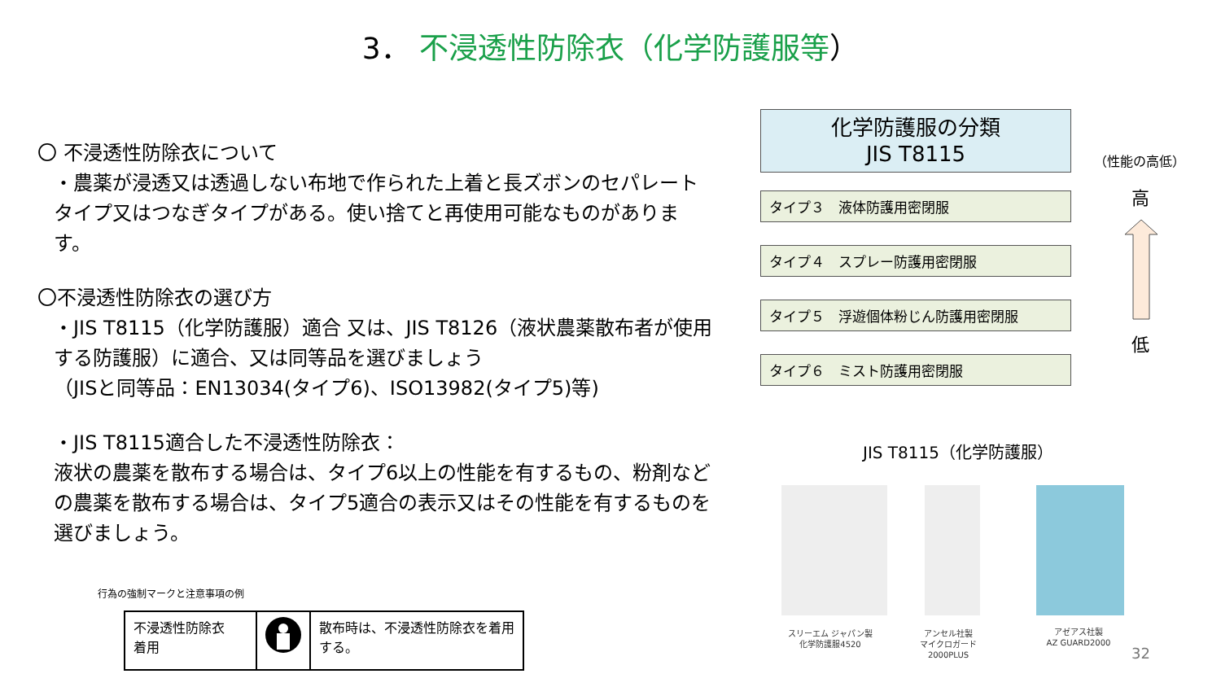3． 不浸透性防除衣（化学防護服等）
〇 不浸透性防除衣について
・農薬が浸透又は透過しない布地で作られた上着と長ズボンのセパレートタイプ又はつなぎタイプがある。使い捨てと再使用可能なものがあります。
〇不浸透性防除衣の選び方
・JIS T8115（化学防護服）適合 又は、JIS T8126（液状農薬散布者が使用する防護服）に適合、又は同等品を選びましょう
（JISと同等品：EN13034(タイプ6)、ISO13982(タイプ5)等)
・JIS T8115適合した不浸透性防除衣：
液状の農薬を散布する場合は、タイプ6以上の性能を有するもの、粉剤などの農薬を散布する場合は、タイプ5適合の表示又はその性能を有するものを選びましょう。
行為の強制マークと注意事項の例
| 不浸透性防除衣 着用 | | 散布時は、不浸透性防除衣を着用する。 |
化学防護服の分類
JIS T8115
タイプ３　液体防護用密閉服
タイプ４　スプレー防護用密閉服
タイプ５　浮遊個体粉じん防護用密閉服
タイプ６　ミスト防護用密閉服
（性能の高低）
高
低
JIS T8115（化学防護服）
スリーエム ジャパン製
化学防護服4520
アンセル社製
マイクロガード
2000PLUS
アゼアス社製
AZ GUARD2000
32